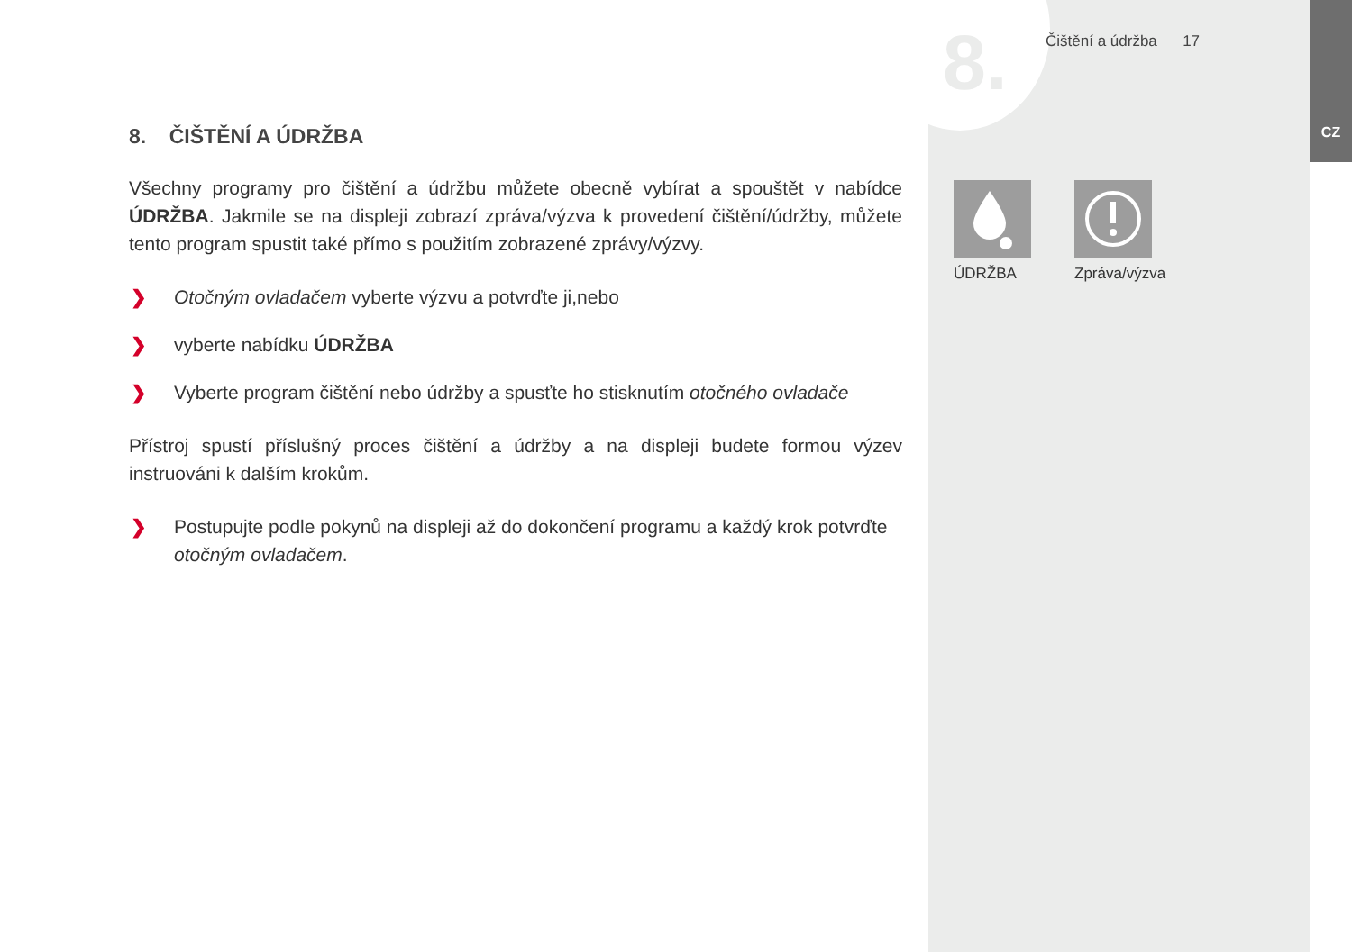8. Čištění a údržba 17
CZ
8. ČIŠTĚNÍ A ÚDRŽBA
Všechny programy pro čištění a údržbu můžete obecně vybírat a spouštět v nabídce ÚDRŽBA. Jakmile se na displeji zobrazí zpráva/výzva k provedení čištění/údržby, můžete tento program spustit také přímo s použitím zobrazené zprávy/výzvy.
❯ Otočným ovladačem vyberte výzvu a potvrďte ji,nebo
❯ vyberte nabídku ÚDRŽBA
❯ Vyberte program čištění nebo údržby a spusťte ho stisknutím otočného ovladače
Přístroj spustí příslušný proces čištění a údržby a na displeji budete formou výzev instruováni k dalším krokům.
❯ Postupujte podle pokynů na displeji až do dokončení programu a každý krok potvrďte otočným ovladačem.
ÚDRŽBA Zpráva/výzva